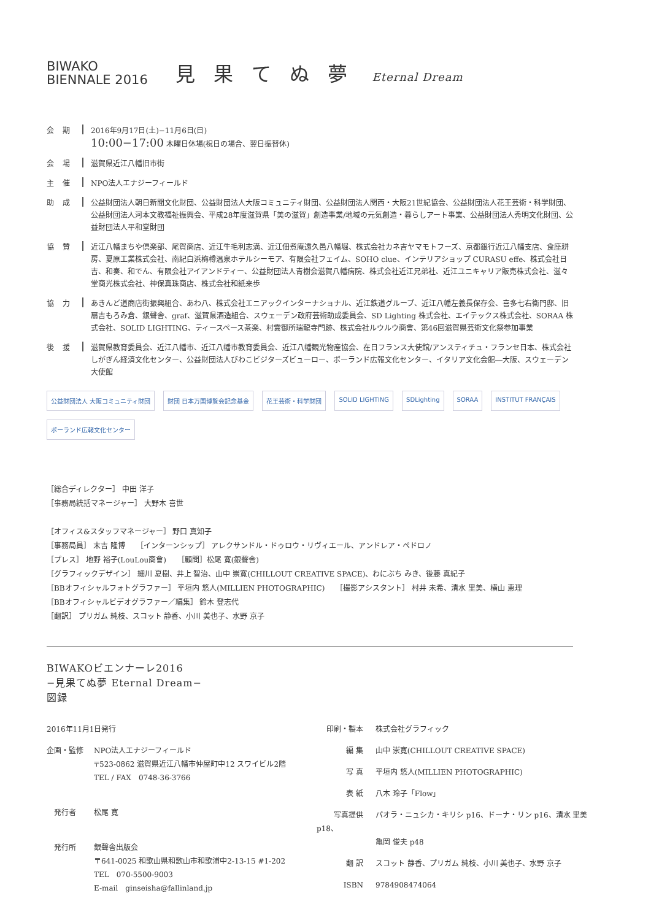BIWAKO
BIENNALE 2016
見 果 て ぬ 夢 Eternal Dream
会期
2016年9月17日(土)−11月6日(日)
10:00−17:00 木曜日休場(祝日の場合、翌日振替休)
会場
滋賀県近江八幡旧市街
主催
NPO法人エナジーフィールド
助成
公益財団法人朝日新聞文化財団、公益財団法人大阪コミュニティ財団、公益財団法人関西・大阪21世紀協会、公益財団法人花王芸術・科学財団、公益財団法人河本文教福祉振興会、平成28年度滋賀県「美の滋賀」創造事業/地域の元気創造・暮らしアート事業、公益財団法人秀明文化財団、公益財団法人平和堂財団
協賛
近江八幡まちや倶楽部、尾賀商店、近江牛毛利志満、近江佃煮庵遠久邑八幡堀、株式会社カネ吉ヤマモトフーズ、京都銀行近江八幡支店、食座耕房、夏原工業株式会社、南紀白浜梅樽温泉ホテルシーモア、有限会社フェイム、SOHO clue、インテリアショップ CURASU effe、株式会社日吉、和奏、和でん、有限会社アイアンドティー、公益財団法人青樹会滋賀八幡病院、株式会社近江兄弟社、近江ユニキャリア販売株式会社、滋々堂商光株式会社、神保真珠商店、株式会社和紙来歩
協力
あきんど道商店街振興組合、あわ八、株式会社エニアックインターナショナル、近江鉄道グループ、近江八幡左義長保存会、喜多七右衛門邸、旧扇吉もろみ倉、銀聲舎、graf、滋賀県酒造組合、スウェーデン政府芸術助成委員会、SD Lighting 株式会社、エイテックス株式会社、SORAA 株式会社、SOLID LIGHTING、ティースペース茶楽、村雲御所瑞龍寺門跡、株式会社ルウルウ商會、第46回滋賀県芸術文化祭参加事業
後援
滋賀県教育委員会、近江八幡市、近江八幡市教育委員会、近江八幡観光物産協会、在日フランス大使館/アンスティチュ・フランセ日本、株式会社しがぎん経済文化センター、公益財団法人びわこビジターズビューロー、ポーランド広報文化センター、イタリア文化会館―大阪、スウェーデン大使館
公益財団法人 大阪コミュニティ財団 財団 日本万国博覧会記念基金 花王芸術・科学財団 SOLID LIGHTING SDLighting SORAA INSTITUT FRANÇAIS ポーランド広報文化センター
［総合ディレクター］ 中田 洋子
［事務局統括マネージャー］ 大野木 喜世
［オフィス&スタッフマネージャー］ 野口 真知子
［事務局員］ 末吉 隆博　　［インターンシップ］ アレクサンドル・ドゥロウ・リヴィエール、アンドレア・ペドロノ
［プレス］ 地野 裕子(LouLou商會)　　［顧問］松尾 寛(銀聲舎)
［グラフィックデザイン］ 細川 夏樹、井上 智治、山中 崇寛(CHILLOUT CREATIVE SPACE)、わにぶち みき、後藤 真紀子
［BBオフィシャルフォトグラファー］ 平垣内 悠人(MILLIEN PHOTOGRAPHIC)　　［撮影アシスタント］ 村井 未希、清水 里美、横山 恵理
［BBオフィシャルビデオグラファー／編集］ 鈴木 登志代
［翻訳］ プリガム 純枝、スコット 静香、小川 美也子、水野 京子
BIWAKOビエンナーレ2016
−見果てぬ夢 Eternal Dream−
図録
2016年11月1日発行
企画・監修 NPO法人エナジーフィールド
〒523-0862 滋賀県近江八幡市仲屋町中12 スワイビル2階
TEL / FAX　0748-36-3766
　発行者 松尾 寛
　発行所 銀聲舎出版会
〒641-0025 和歌山県和歌山市和歌浦中2-13-15 #1-202
TEL　070-5500-9003
E-mail　ginseisha@fallinland.jp
印刷・製本 株式会社グラフィック
編 集 山中 崇寛(CHILLOUT CREATIVE SPACE)
写 真 平垣内 悠人(MILLIEN PHOTOGRAPHIC)
表 紙 八木 玲子「Flow」
写真提供 パオラ・ニュシカ・キリシ p16、ドーナ・リン p16、清水 里美 p18、
亀岡 俊夫 p48
翻 訳 スコット 静香、プリガム 純枝、小川 美也子、水野 京子
ISBN 9784908474064